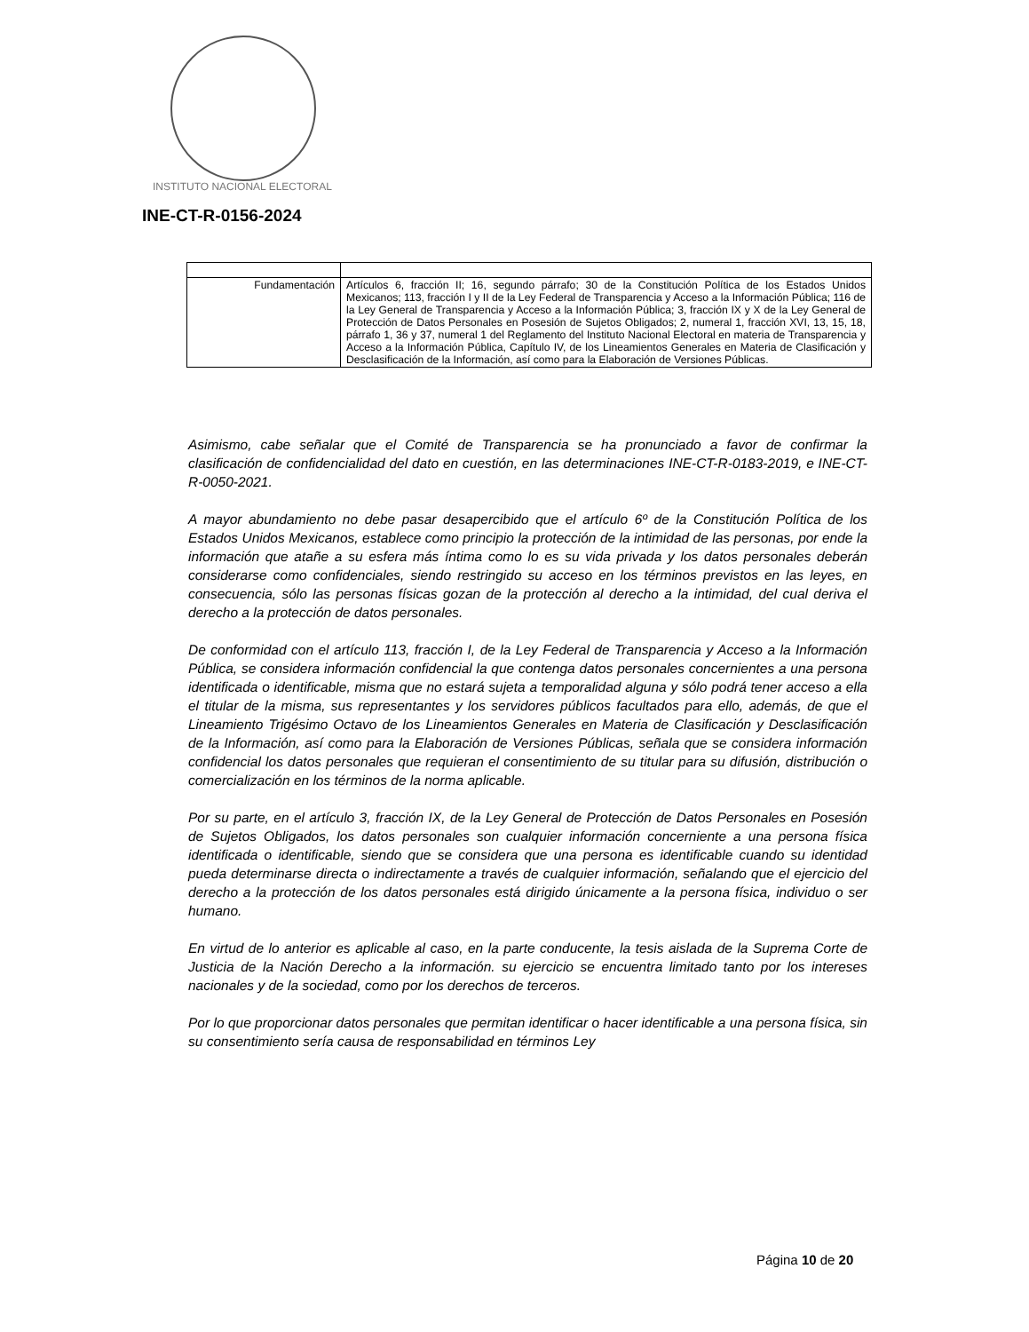INSTITUTO NACIONAL ELECTORAL
INE-CT-R-0156-2024
| Fundamentación | Artículos 6, fracción II; 16, segundo párrafo; 30 de la Constitución Política de los Estados Unidos Mexicanos; 113, fracción I y II de la Ley Federal de Transparencia y Acceso a la Información Pública; 116 de la Ley General de Transparencia y Acceso a la Información Pública; 3, fracción IX y X de la Ley General de Protección de Datos Personales en Posesión de Sujetos Obligados; 2, numeral 1, fracción XVI, 13, 15, 18, párrafo 1, 36 y 37, numeral 1 del Reglamento del Instituto Nacional Electoral en materia de Transparencia y Acceso a la Información Pública, Capítulo IV, de los Lineamientos Generales en Materia de Clasificación y Desclasificación de la Información, así como para la Elaboración de Versiones Públicas. |
Asimismo, cabe señalar que el Comité de Transparencia se ha pronunciado a favor de confirmar la clasificación de confidencialidad del dato en cuestión, en las determinaciones INE-CT-R-0183-2019, e INE-CT-R-0050-2021.
A mayor abundamiento no debe pasar desapercibido que el artículo 6º de la Constitución Política de los Estados Unidos Mexicanos, establece como principio la protección de la intimidad de las personas, por ende la información que atañe a su esfera más íntima como lo es su vida privada y los datos personales deberán considerarse como confidenciales, siendo restringido su acceso en los términos previstos en las leyes, en consecuencia, sólo las personas físicas gozan de la protección al derecho a la intimidad, del cual deriva el derecho a la protección de datos personales.
De conformidad con el artículo 113, fracción I, de la Ley Federal de Transparencia y Acceso a la Información Pública, se considera información confidencial la que contenga datos personales concernientes a una persona identificada o identificable, misma que no estará sujeta a temporalidad alguna y sólo podrá tener acceso a ella el titular de la misma, sus representantes y los servidores públicos facultados para ello, además, de que el Lineamiento Trigésimo Octavo de los Lineamientos Generales en Materia de Clasificación y Desclasificación de la Información, así como para la Elaboración de Versiones Públicas, señala que se considera información confidencial los datos personales que requieran el consentimiento de su titular para su difusión, distribución o comercialización en los términos de la norma aplicable.
Por su parte, en el artículo 3, fracción IX, de la Ley General de Protección de Datos Personales en Posesión de Sujetos Obligados, los datos personales son cualquier información concerniente a una persona física identificada o identificable, siendo que se considera que una persona es identificable cuando su identidad pueda determinarse directa o indirectamente a través de cualquier información, señalando que el ejercicio del derecho a la protección de los datos personales está dirigido únicamente a la persona física, individuo o ser humano.
En virtud de lo anterior es aplicable al caso, en la parte conducente, la tesis aislada de la Suprema Corte de Justicia de la Nación Derecho a la información. su ejercicio se encuentra limitado tanto por los intereses nacionales y de la sociedad, como por los derechos de terceros.
Por lo que proporcionar datos personales que permitan identificar o hacer identificable a una persona física, sin su consentimiento sería causa de responsabilidad en términos Ley
Página 10 de 20